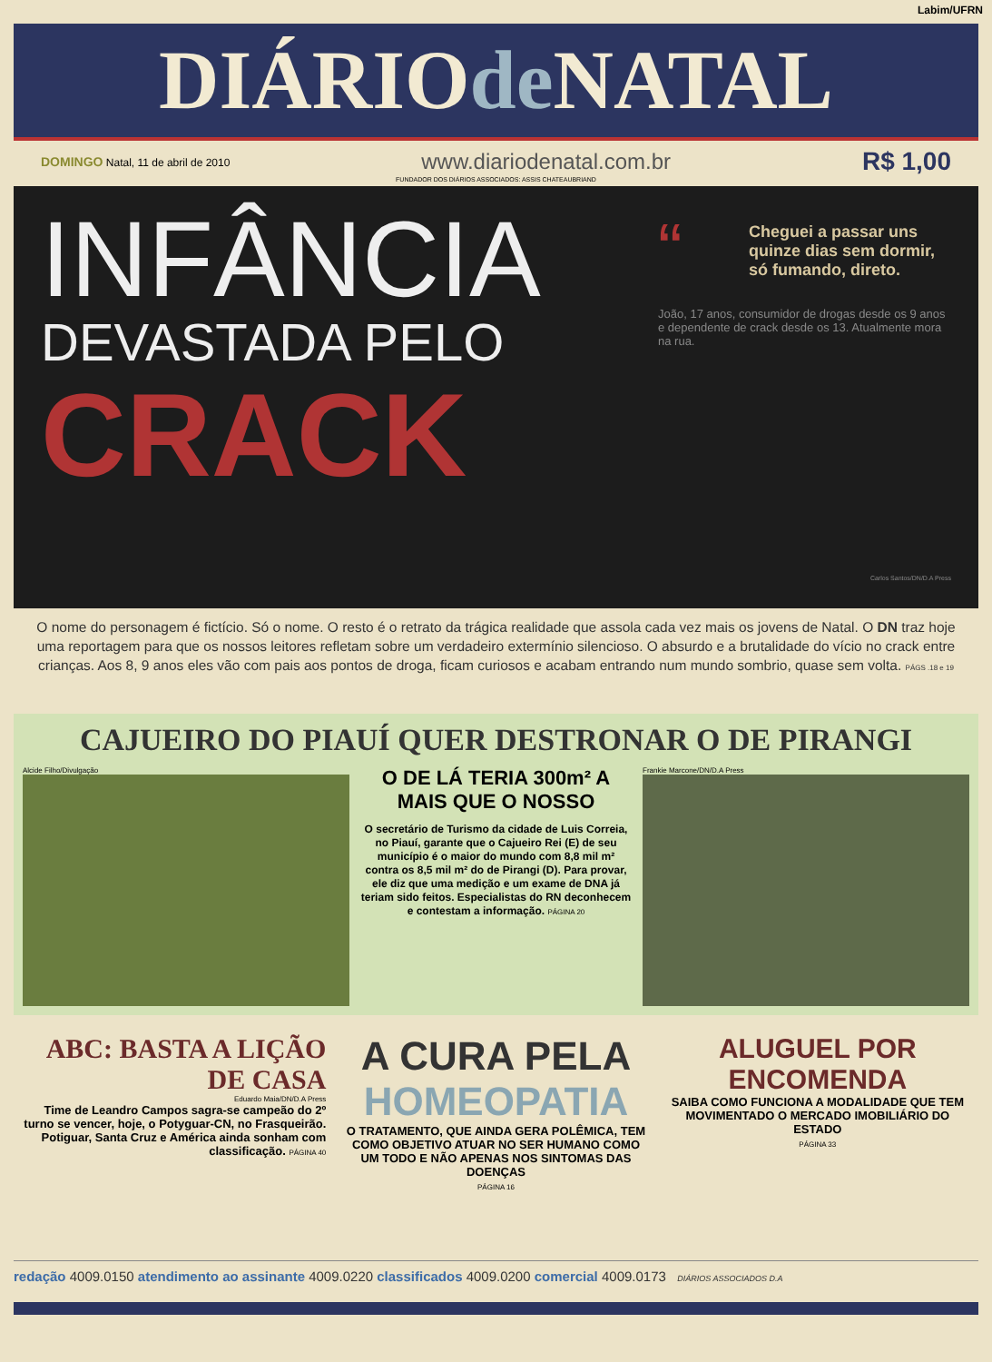Labim/UFRN
DIÁRIOde NATAL
DOMINGO Natal, 11 de abril de 2010
www.diariodenatal.com.br
R$ 1,00
FUNDADOR DOS DIÁRIOS ASSOCIADOS: ASSIS CHATEAUBRIAND
INFÂNCIA
DEVASTADA PELO
CRACK
“
Cheguei a passar uns quinze dias sem dormir, só fumando, direto.
João, 17 anos, consumidor de drogas desde os 9 anos e dependente de crack desde os 13. Atualmente mora na rua.
Carlos Santos/DN/D.A Press
O nome do personagem é fictício. Só o nome. O resto é o retrato da trágica realidade que assola cada vez mais os jovens de Natal. O DN traz hoje uma reportagem para que os nossos leitores refletam sobre um verdadeiro extermínio silencioso. O absurdo e a brutalidade do vício no crack entre crianças. Aos 8, 9 anos eles vão com pais aos pontos de droga, ficam curiosos e acabam entrando num mundo sombrio, quase sem volta. PÁGS .18 e 19
CAJUEIRO DO PIAUÍ QUER DESTRONAR O DE PIRANGI
Alcide Filho/Divulgação
O DE LÁ TERIA 300m² A MAIS QUE O NOSSO
O secretário de Turismo da cidade de Luis Correia, no Piauí, garante que o Cajueiro Rei (E) de seu município é o maior do mundo com 8,8 mil m² contra os 8,5 mil m² do de Pirangi (D). Para provar, ele diz que uma medição e um exame de DNA já teriam sido feitos. Especialistas do RN deconhecem e contestam a informação. PÁGINA 20
Frankie Marcone/DN/D.A Press
ABC: BASTA A LIÇÃO DE CASA
Eduardo Maia/DN/D.A Press
Time de Leandro Campos sagra-se campeão do 2º turno se vencer, hoje, o Potyguar-CN, no Frasqueirão. Potiguar, Santa Cruz e América ainda sonham com classificação. PÁGINA 40
A CURA PELA
HOMEOPATIA
O TRATAMENTO, QUE AINDA GERA POLÊMICA, TEM COMO OBJETIVO ATUAR NO SER HUMANO COMO UM TODO E NÃO APENAS NOS SINTOMAS DAS DOENÇAS
PÁGINA 16
ALUGUEL POR ENCOMENDA
SAIBA COMO FUNCIONA A MODALIDADE QUE TEM MOVIMENTADO O MERCADO IMOBILIÁRIO DO ESTADO
PÁGINA 33
redação 4009.0150 atendimento ao assinante 4009.0220 classificados 4009.0200 comercial 4009.0173 DIÁRIOS ASSOCIADOS D.A